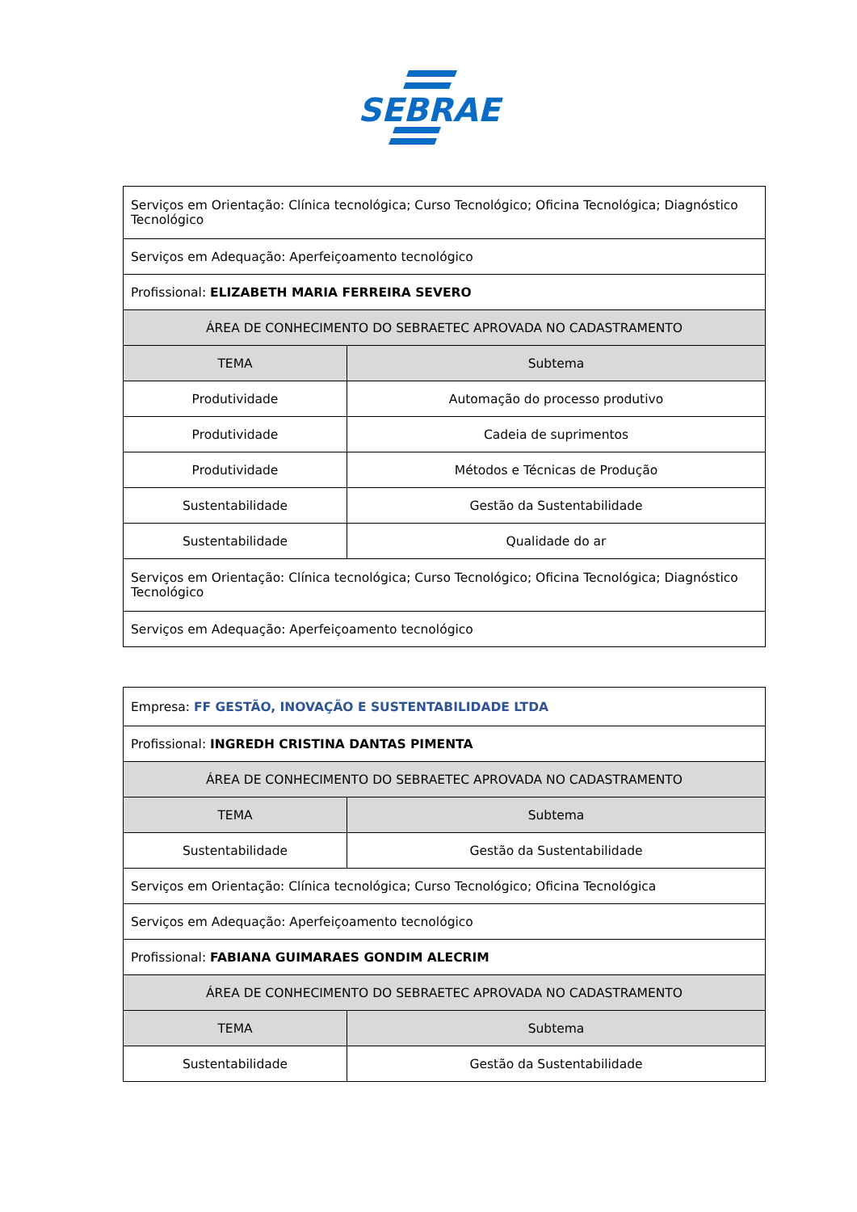SEBRAE
| Serviços em Orientação: Clínica tecnológica; Curso Tecnológico; Oficina Tecnológica; Diagnóstico Tecnológico | |
| Serviços em Adequação: Aperfeiçoamento tecnológico | |
| Profissional: ELIZABETH MARIA FERREIRA SEVERO | |
| ÁREA DE CONHECIMENTO DO SEBRAETEC APROVADA NO CADASTRAMENTO | |
| TEMA | Subtema |
| Produtividade | Automação do processo produtivo |
| Produtividade | Cadeia de suprimentos |
| Produtividade | Métodos e Técnicas de Produção |
| Sustentabilidade | Gestão da Sustentabilidade |
| Sustentabilidade | Qualidade do ar |
| Serviços em Orientação: Clínica tecnológica; Curso Tecnológico; Oficina Tecnológica; Diagnóstico Tecnológico | |
| Serviços em Adequação: Aperfeiçoamento tecnológico | |
| Empresa: FF GESTÃO, INOVAÇÃO E SUSTENTABILIDADE LTDA | |
| Profissional: INGREDH CRISTINA DANTAS PIMENTA | |
| ÁREA DE CONHECIMENTO DO SEBRAETEC APROVADA NO CADASTRAMENTO | |
| TEMA | Subtema |
| Sustentabilidade | Gestão da Sustentabilidade |
| Serviços em Orientação: Clínica tecnológica; Curso Tecnológico; Oficina Tecnológica | |
| Serviços em Adequação: Aperfeiçoamento tecnológico | |
| Profissional: FABIANA GUIMARAES GONDIM ALECRIM | |
| ÁREA DE CONHECIMENTO DO SEBRAETEC APROVADA NO CADASTRAMENTO | |
| TEMA | Subtema |
| Sustentabilidade | Gestão da Sustentabilidade |